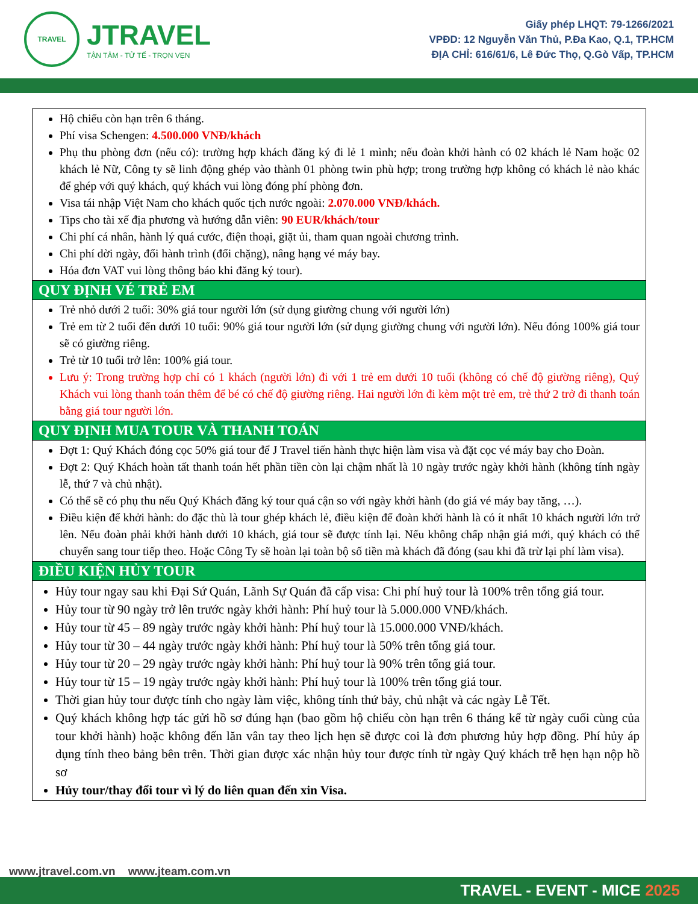TRAVEL
JTRAVEL
TẬN TÂM - TỬ TẾ - TRỌN VẸN
Giấy phép LHQT: 79-1266/2021
VPĐD: 12 Nguyễn Văn Thủ, P.Đa Kao, Q.1, TP.HCM
ĐỊA CHỈ: 616/61/6, Lê Đức Thọ, Q.Gò Vấp, TP.HCM
| Hộ chiếu còn hạn trên 6 tháng. Phí visa Schengen: 4.500.000 VNĐ/khách Phụ thu phòng đơn (nếu có): trường hợp khách đăng ký đi lẻ 1 mình; nếu đoàn khởi hành có 02 khách lẻ Nam hoặc 02 khách lẻ Nữ, Công ty sẽ linh động ghép vào thành 01 phòng twin phù hợp; trong trường hợp không có khách lẻ nào khác để ghép với quý khách, quý khách vui lòng đóng phí phòng đơn. Visa tái nhập Việt Nam cho khách quốc tịch nước ngoài: 2.070.000 VNĐ/khách. Tips cho tài xế địa phương và hướng dẫn viên: 90 EUR/khách/tour Chi phí cá nhân, hành lý quá cước, điện thoại, giặt ủi, tham quan ngoài chương trình. Chi phí dời ngày, đổi hành trình (đổi chặng), nâng hạng vé máy bay. Hóa đơn VAT vui lòng thông báo khi đăng ký tour). |
| QUY ĐỊNH VÉ TRẺ EM |
| Trẻ nhỏ dưới 2 tuổi: 30% giá tour người lớn (sử dụng giường chung với người lớn) Trẻ em từ 2 tuổi đến dưới 10 tuổi: 90% giá tour người lớn (sử dụng giường chung với người lớn). Nếu đóng 100% giá tour sẽ có giường riêng. Trẻ từ 10 tuổi trở lên: 100% giá tour. Lưu ý: Trong trường hợp chỉ có 1 khách (người lớn) đi với 1 trẻ em dưới 10 tuổi (không có chế độ giường riêng), Quý Khách vui lòng thanh toán thêm để bé có chế độ giường riêng. Hai người lớn đi kèm một trẻ em, trẻ thứ 2 trở đi thanh toán bằng giá tour người lớn. |
| QUY ĐỊNH MUA TOUR VÀ THANH TOÁN |
| Đợt 1: Quý Khách đóng cọc 50% giá tour để J Travel tiến hành thực hiện làm visa và đặt cọc vé máy bay cho Đoàn. Đợt 2: Quý Khách hoàn tất thanh toán hết phần tiền còn lại chậm nhất là 10 ngày trước ngày khởi hành (không tính ngày lễ, thứ 7 và chủ nhật). Có thể sẽ có phụ thu nếu Quý Khách đăng ký tour quá cận so với ngày khởi hành (do giá vé máy bay tăng, …). Điều kiện để khởi hành: do đặc thù là tour ghép khách lẻ, điều kiện để đoàn khởi hành là có ít nhất 10 khách người lớn trở lên. Nếu đoàn phải khởi hành dưới 10 khách, giá tour sẽ được tính lại. Nếu không chấp nhận giá mới, quý khách có thể chuyển sang tour tiếp theo. Hoặc Công Ty sẽ hoàn lại toàn bộ số tiền mà khách đã đóng (sau khi đã trừ lại phí làm visa). |
| ĐIỀU KIỆN HỦY TOUR |
| Hủy tour ngay sau khi Đại Sứ Quán, Lãnh Sự Quán đã cấp visa: Chi phí huỷ tour là 100% trên tổng giá tour. Hủy tour từ 90 ngày trở lên trước ngày khởi hành: Phí huỷ tour là 5.000.000 VNĐ/khách. Hủy tour từ 45 – 89 ngày trước ngày khởi hành: Phí huỷ tour là 15.000.000 VNĐ/khách. Hủy tour từ 30 – 44 ngày trước ngày khởi hành: Phí huỷ tour là 50% trên tổng giá tour. Hủy tour từ 20 – 29 ngày trước ngày khởi hành: Phí huỷ tour là 90% trên tổng giá tour. Hủy tour từ 15 – 19 ngày trước ngày khởi hành: Phí huỷ tour là 100% trên tổng giá tour. Thời gian hủy tour được tính cho ngày làm việc, không tính thứ bảy, chủ nhật và các ngày Lễ Tết. Quý khách không hợp tác gửi hồ sơ đúng hạn (bao gồm hộ chiếu còn hạn trên 6 tháng kể từ ngày cuối cùng của tour khởi hành) hoặc không đến lăn vân tay theo lịch hẹn sẽ được coi là đơn phương hủy hợp đồng. Phí hủy áp dụng tính theo bảng bên trên. Thời gian được xác nhận hủy tour được tính từ ngày Quý khách trễ hẹn hạn nộp hồ sơ Hủy tour/thay đổi tour vì lý do liên quan đến xin Visa. |
www.jtravel.com.vn www.jteam.com.vn
TRAVEL - EVENT - MICE 2025